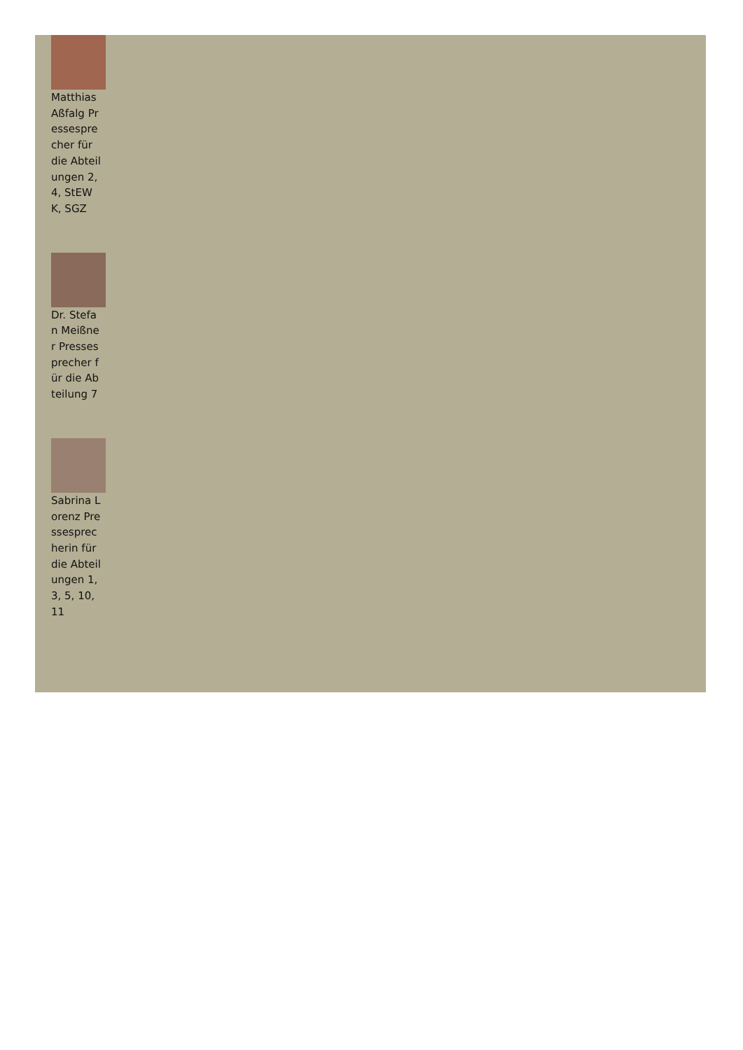Matthias Aßfalg Pressesprecher für die Abteilungen 2, 4, StEWK, SGZ
Dr. Stefan Meißner Pressesprecher für die Abteilung 7
Sabrina Lorenz Pressesprecherin für die Abteilungen 1, 3, 5, 10, 11